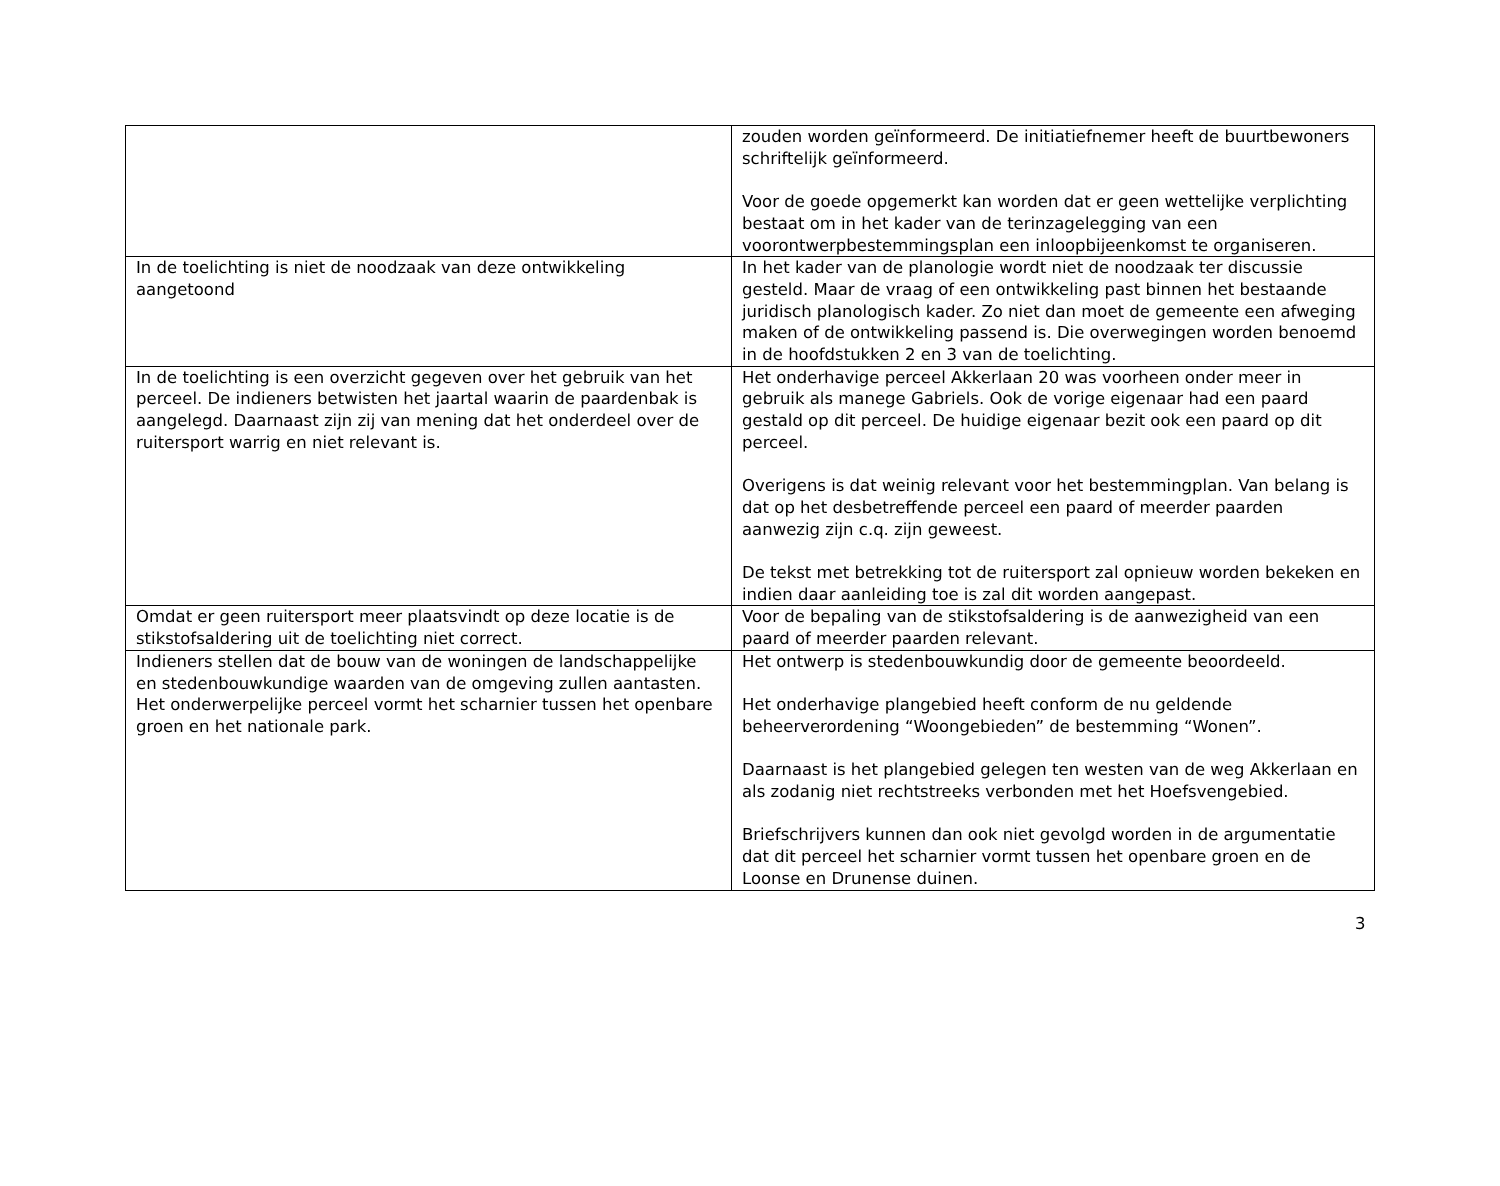| | zouden worden geïnformeerd. De initiatiefnemer heeft de buurtbewoners schriftelijk geïnformeerd. Voor de goede opgemerkt kan worden dat er geen wettelijke verplichting bestaat om in het kader van de terinzagelegging van een voorontwerpbestemmingsplan een inloopbijeenkomst te organiseren. |
| In de toelichting is niet de noodzaak van deze ontwikkeling aangetoond | In het kader van de planologie wordt niet de noodzaak ter discussie gesteld. Maar de vraag of een ontwikkeling past binnen het bestaande juridisch planologisch kader. Zo niet dan moet de gemeente een afweging maken of de ontwikkeling passend is. Die overwegingen worden benoemd in de hoofdstukken 2 en 3 van de toelichting. |
| In de toelichting is een overzicht gegeven over het gebruik van het perceel. De indieners betwisten het jaartal waarin de paardenbak is aangelegd. Daarnaast zijn zij van mening dat het onderdeel over de ruitersport warrig en niet relevant is. | Het onderhavige perceel Akkerlaan 20 was voorheen onder meer in gebruik als manege Gabriels. Ook de vorige eigenaar had een paard gestald op dit perceel. De huidige eigenaar bezit ook een paard op dit perceel. Overigens is dat weinig relevant voor het bestemmingplan. Van belang is dat op het desbetreffende perceel een paard of meerder paarden aanwezig zijn c.q. zijn geweest. De tekst met betrekking tot de ruitersport zal opnieuw worden bekeken en indien daar aanleiding toe is zal dit worden aangepast. |
| Omdat er geen ruitersport meer plaatsvindt op deze locatie is de stikstofsaldering uit de toelichting niet correct. | Voor de bepaling van de stikstofsaldering is de aanwezigheid van een paard of meerder paarden relevant. |
| Indieners stellen dat de bouw van de woningen de landschappelijke en stedenbouwkundige waarden van de omgeving zullen aantasten. Het onderwerpelijke perceel vormt het scharnier tussen het openbare groen en het nationale park. | Het ontwerp is stedenbouwkundig door de gemeente beoordeeld. Het onderhavige plangebied heeft conform de nu geldende beheerverordening “Woongebieden” de bestemming “Wonen”. Daarnaast is het plangebied gelegen ten westen van de weg Akkerlaan en als zodanig niet rechtstreeks verbonden met het Hoefsvengebied. Briefschrijvers kunnen dan ook niet gevolgd worden in de argumentatie dat dit perceel het scharnier vormt tussen het openbare groen en de Loonse en Drunense duinen. |
3